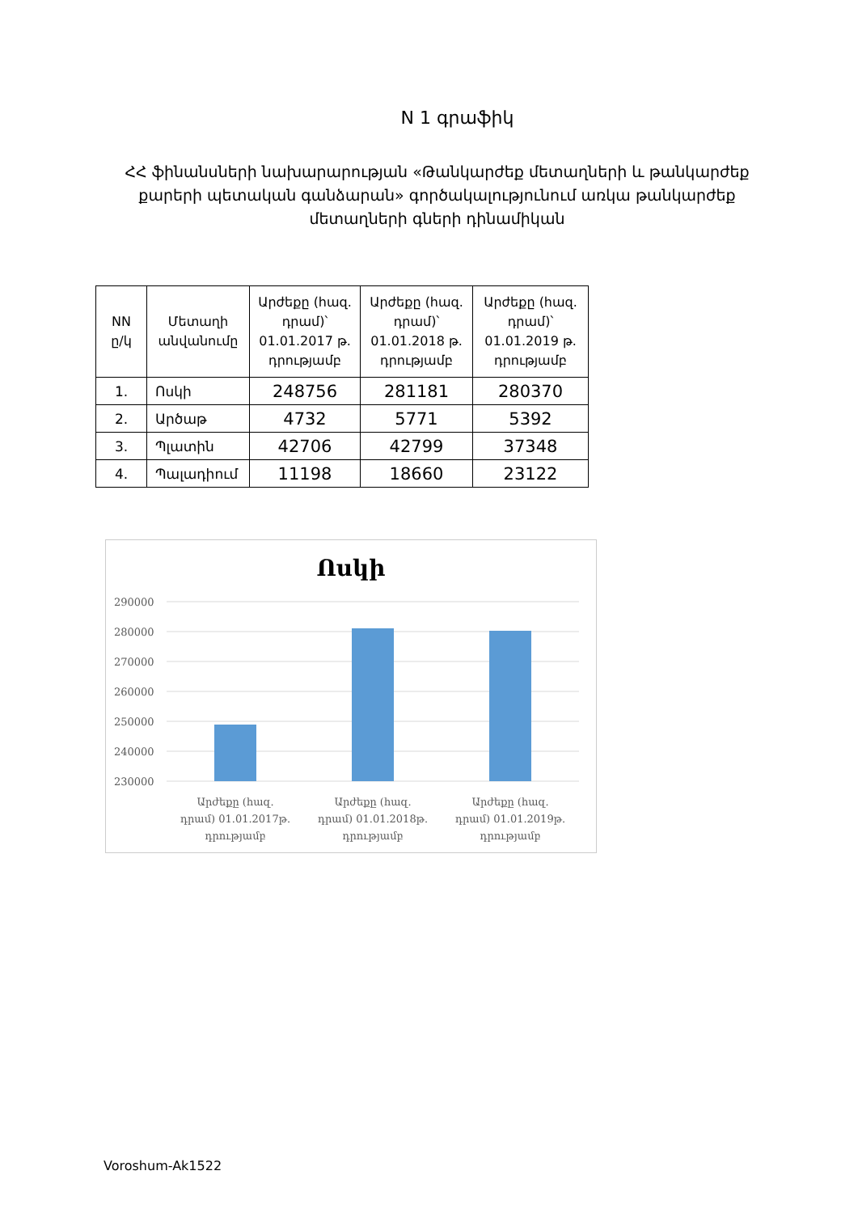N 1 գրաֆիկ
ՀՀ ֆինանսների նախարարության «Թանկարժեք մետաղների և թանկարժեք քարերի պետական գանձարան» գործակալությունում առկա թանկարժեք մետաղների գների դինամիկան
| NN ը/կ | Մետաղի անվանումը | Արժեքը (հազ. դրամ)՝ 01.01.2017 թ. դրությամբ | Արժեքը (հազ. դրամ)՝ 01.01.2018 թ. դրությամբ | Արժեքը (հազ. դրամ)՝ 01.01.2019 թ. դրությամբ |
| --- | --- | --- | --- | --- |
| 1. | Ոսկի | 248756 | 281181 | 280370 |
| 2. | Արծաթ | 4732 | 5771 | 5392 |
| 3. | Պլատին | 42706 | 42799 | 37348 |
| 4. | Պալադիում | 11198 | 18660 | 23122 |
Ոսկի
290000
280000
270000
260000
250000
240000
230000
Արժեքը (հազ.
դրամ) 01.01.2017թ.
դրությամբ
Արժեքը (հազ.
դրամ) 01.01.2018թ.
դրությամբ
Արժեքը (հազ.
դրամ) 01.01.2019թ.
դրությամբ
Voroshum-Ak1522